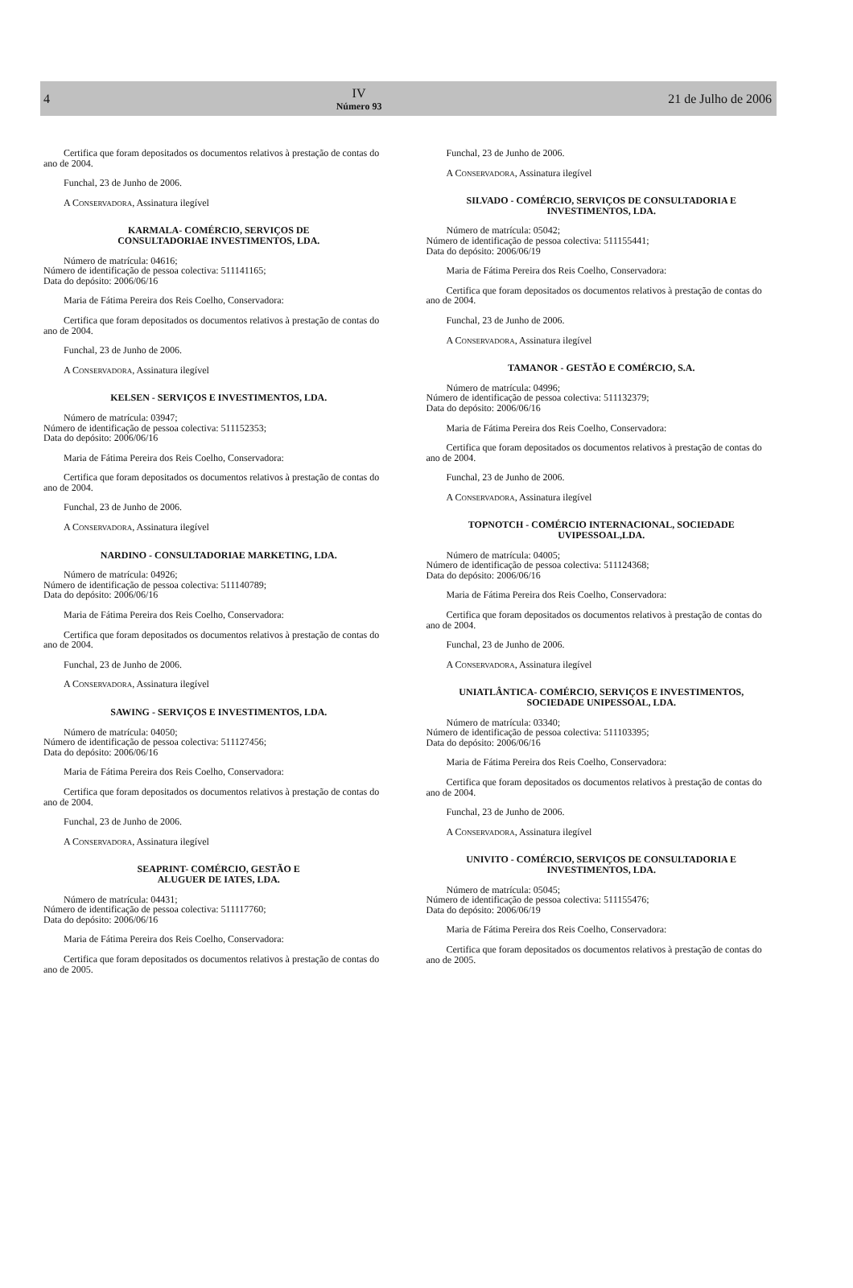4
IV
Número 93
21 de Julho de 2006
Certifica que foram depositados os documentos relativos à prestação de contas do ano de 2004.
Funchal, 23 de Junho de 2006.
A CONSERVADORA, Assinatura ilegível
KARMALA- COMÉRCIO, SERVIÇOS DE
CONSULTADORIAE INVESTIMENTOS, LDA.
Número de matrícula: 04616;
Número de identificação de pessoa colectiva: 511141165;
Data do depósito: 2006/06/16
Maria de Fátima Pereira dos Reis Coelho, Conservadora:
Certifica que foram depositados os documentos relativos à prestação de contas do ano de 2004.
Funchal, 23 de Junho de 2006.
A CONSERVADORA, Assinatura ilegível
KELSEN - SERVIÇOS E INVESTIMENTOS, LDA.
Número de matrícula: 03947;
Número de identificação de pessoa colectiva: 511152353;
Data do depósito: 2006/06/16
Maria de Fátima Pereira dos Reis Coelho, Conservadora:
Certifica que foram depositados os documentos relativos à prestação de contas do ano de 2004.
Funchal, 23 de Junho de 2006.
A CONSERVADORA, Assinatura ilegível
NARDINO - CONSULTADORIAE MARKETING, LDA.
Número de matrícula: 04926;
Número de identificação de pessoa colectiva: 511140789;
Data do depósito: 2006/06/16
Maria de Fátima Pereira dos Reis Coelho, Conservadora:
Certifica que foram depositados os documentos relativos à prestação de contas do ano de 2004.
Funchal, 23 de Junho de 2006.
A CONSERVADORA, Assinatura ilegível
SAWING - SERVIÇOS E INVESTIMENTOS, LDA.
Número de matrícula: 04050;
Número de identificação de pessoa colectiva: 511127456;
Data do depósito: 2006/06/16
Maria de Fátima Pereira dos Reis Coelho, Conservadora:
Certifica que foram depositados os documentos relativos à prestação de contas do ano de 2004.
Funchal, 23 de Junho de 2006.
A CONSERVADORA, Assinatura ilegível
SEAPRINT- COMÉRCIO, GESTÃO E
ALUGUER DE IATES, LDA.
Número de matrícula: 04431;
Número de identificação de pessoa colectiva: 511117760;
Data do depósito: 2006/06/16
Maria de Fátima Pereira dos Reis Coelho, Conservadora:
Certifica que foram depositados os documentos relativos à prestação de contas do ano de 2005.
Funchal, 23 de Junho de 2006.
A CONSERVADORA, Assinatura ilegível
SILVADO - COMÉRCIO, SERVIÇOS DE CONSULTADORIA E
INVESTIMENTOS, LDA.
Número de matrícula: 05042;
Número de identificação de pessoa colectiva: 511155441;
Data do depósito: 2006/06/19
Maria de Fátima Pereira dos Reis Coelho, Conservadora:
Certifica que foram depositados os documentos relativos à prestação de contas do ano de 2004.
Funchal, 23 de Junho de 2006.
A CONSERVADORA, Assinatura ilegível
TAMANOR - GESTÃO E COMÉRCIO, S.A.
Número de matrícula: 04996;
Número de identificação de pessoa colectiva: 511132379;
Data do depósito: 2006/06/16
Maria de Fátima Pereira dos Reis Coelho, Conservadora:
Certifica que foram depositados os documentos relativos à prestação de contas do ano de 2004.
Funchal, 23 de Junho de 2006.
A CONSERVADORA, Assinatura ilegível
TOPNOTCH - COMÉRCIO INTERNACIONAL, SOCIEDADE
UVIPESSOAL,LDA.
Número de matrícula: 04005;
Número de identificação de pessoa colectiva: 511124368;
Data do depósito: 2006/06/16
Maria de Fátima Pereira dos Reis Coelho, Conservadora:
Certifica que foram depositados os documentos relativos à prestação de contas do ano de 2004.
Funchal, 23 de Junho de 2006.
A CONSERVADORA, Assinatura ilegível
UNIATLÂNTICA- COMÉRCIO, SERVIÇOS E INVESTIMENTOS,
SOCIEDADE UNIPESSOAL, LDA.
Número de matrícula: 03340;
Número de identificação de pessoa colectiva: 511103395;
Data do depósito: 2006/06/16
Maria de Fátima Pereira dos Reis Coelho, Conservadora:
Certifica que foram depositados os documentos relativos à prestação de contas do ano de 2004.
Funchal, 23 de Junho de 2006.
A CONSERVADORA, Assinatura ilegível
UNIVITO - COMÉRCIO, SERVIÇOS DE CONSULTADORIA E
INVESTIMENTOS, LDA.
Número de matrícula: 05045;
Número de identificação de pessoa colectiva: 511155476;
Data do depósito: 2006/06/19
Maria de Fátima Pereira dos Reis Coelho, Conservadora:
Certifica que foram depositados os documentos relativos à prestação de contas do ano de 2005.